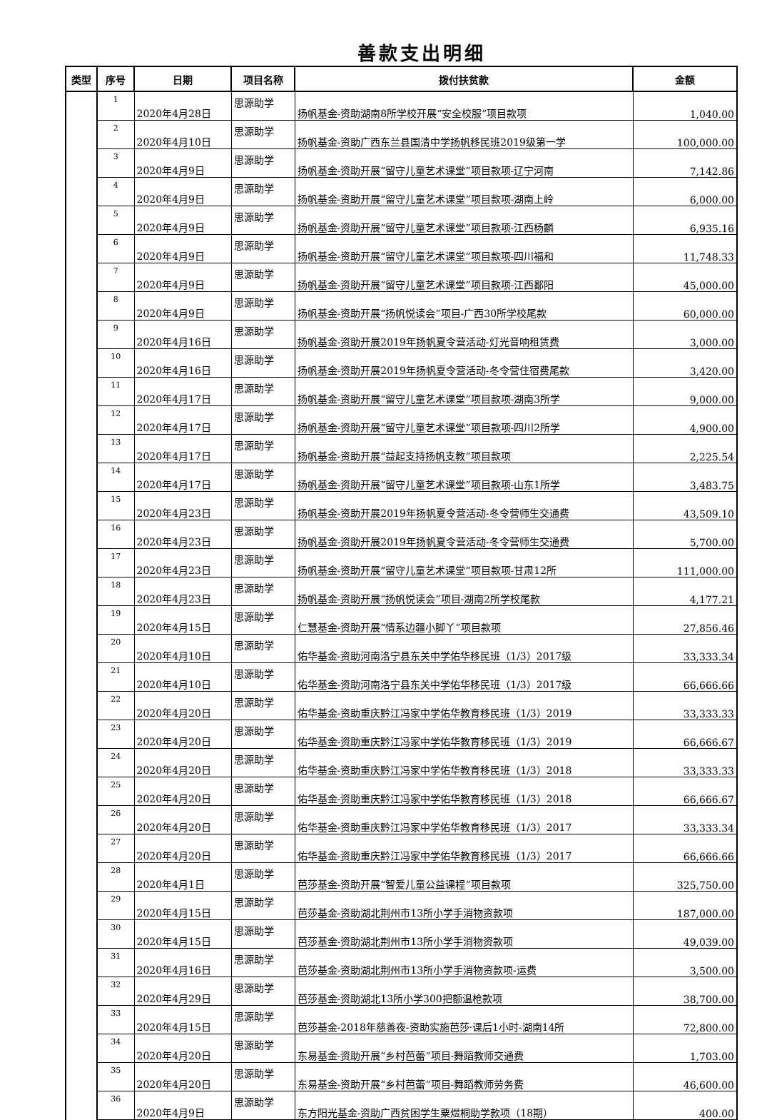善款支出明细
| 类型 | 序号 | 日期 | 项目名称 | 拨付扶贫款 | 金额 |
| --- | --- | --- | --- | --- | --- |
| | 1 | 2020年4月28日 | 思源助学 | 扬帆基金-资助湖南8所学校开展“安全校服”项目款项 | 1,040.00 |
| | 2 | 2020年4月10日 | 思源助学 | 扬帆基金-资助广西东兰县国清中学扬帆移民班2019级第一学 | 100,000.00 |
| | 3 | 2020年4月9日 | 思源助学 | 扬帆基金-资助开展“留守儿童艺术课堂”项目款项-辽宁河南 | 7,142.86 |
| | 4 | 2020年4月9日 | 思源助学 | 扬帆基金-资助开展“留守儿童艺术课堂”项目款项-湖南上岭 | 6,000.00 |
| | 5 | 2020年4月9日 | 思源助学 | 扬帆基金-资助开展“留守儿童艺术课堂”项目款项-江西杨麟 | 6,935.16 |
| | 6 | 2020年4月9日 | 思源助学 | 扬帆基金-资助开展“留守儿童艺术课堂”项目款项-四川福和 | 11,748.33 |
| | 7 | 2020年4月9日 | 思源助学 | 扬帆基金-资助开展“留守儿童艺术课堂”项目款项-江西鄱阳 | 45,000.00 |
| | 8 | 2020年4月9日 | 思源助学 | 扬帆基金-资助开展“扬帆悦读会”项目-广西30所学校尾款 | 60,000.00 |
| | 9 | 2020年4月16日 | 思源助学 | 扬帆基金-资助开展2019年扬帆夏令营活动-灯光音响租赁费 | 3,000.00 |
| | 10 | 2020年4月16日 | 思源助学 | 扬帆基金-资助开展2019年扬帆夏令营活动-冬令营住宿费尾款 | 3,420.00 |
| | 11 | 2020年4月17日 | 思源助学 | 扬帆基金-资助开展“留守儿童艺术课堂”项目款项-湖南3所学 | 9,000.00 |
| | 12 | 2020年4月17日 | 思源助学 | 扬帆基金-资助开展“留守儿童艺术课堂”项目款项-四川2所学 | 4,900.00 |
| | 13 | 2020年4月17日 | 思源助学 | 扬帆基金-资助开展“益起支持扬帆支教”项目款项 | 2,225.54 |
| | 14 | 2020年4月17日 | 思源助学 | 扬帆基金-资助开展“留守儿童艺术课堂”项目款项-山东1所学 | 3,483.75 |
| | 15 | 2020年4月23日 | 思源助学 | 扬帆基金-资助开展2019年扬帆夏令营活动-冬令营师生交通费 | 43,509.10 |
| | 16 | 2020年4月23日 | 思源助学 | 扬帆基金-资助开展2019年扬帆夏令营活动-冬令营师生交通费 | 5,700.00 |
| | 17 | 2020年4月23日 | 思源助学 | 扬帆基金-资助开展“留守儿童艺术课堂”项目款项-甘肃12所 | 111,000.00 |
| | 18 | 2020年4月23日 | 思源助学 | 扬帆基金-资助开展“扬帆悦读会”项目-湖南2所学校尾款 | 4,177.21 |
| | 19 | 2020年4月15日 | 思源助学 | 仁慧基金-资助开展“情系边疆小脚丫”项目款项 | 27,856.46 |
| | 20 | 2020年4月10日 | 思源助学 | 佑华基金-资助河南洛宁县东关中学佑华移民班（1/3）2017级 | 33,333.34 |
| | 21 | 2020年4月10日 | 思源助学 | 佑华基金-资助河南洛宁县东关中学佑华移民班（1/3）2017级 | 66,666.66 |
| | 22 | 2020年4月20日 | 思源助学 | 佑华基金-资助重庆黔江冯家中学佑华教育移民班（1/3）2019 | 33,333.33 |
| | 23 | 2020年4月20日 | 思源助学 | 佑华基金-资助重庆黔江冯家中学佑华教育移民班（1/3）2019 | 66,666.67 |
| | 24 | 2020年4月20日 | 思源助学 | 佑华基金-资助重庆黔江冯家中学佑华教育移民班（1/3）2018 | 33,333.33 |
| | 25 | 2020年4月20日 | 思源助学 | 佑华基金-资助重庆黔江冯家中学佑华教育移民班（1/3）2018 | 66,666.67 |
| | 26 | 2020年4月20日 | 思源助学 | 佑华基金-资助重庆黔江冯家中学佑华教育移民班（1/3）2017 | 33,333.34 |
| | 27 | 2020年4月20日 | 思源助学 | 佑华基金-资助重庆黔江冯家中学佑华教育移民班（1/3）2017 | 66,666.66 |
| | 28 | 2020年4月1日 | 思源助学 | 芭莎基金-资助开展“智爱儿童公益课程”项目款项 | 325,750.00 |
| | 29 | 2020年4月15日 | 思源助学 | 芭莎基金-资助湖北荆州市13所小学手消物资款项 | 187,000.00 |
| | 30 | 2020年4月15日 | 思源助学 | 芭莎基金-资助湖北荆州市13所小学手消物资款项 | 49,039.00 |
| | 31 | 2020年4月16日 | 思源助学 | 芭莎基金-资助湖北荆州市13所小学手消物资款项-运费 | 3,500.00 |
| | 32 | 2020年4月29日 | 思源助学 | 芭莎基金-资助湖北13所小学300把额温枪款项 | 38,700.00 |
| | 33 | 2020年4月15日 | 思源助学 | 芭莎基金-2018年慈善夜-资助实施芭莎·课后1小时-湖南14所 | 72,800.00 |
| | 34 | 2020年4月20日 | 思源助学 | 东易基金-资助开展“乡村芭蕾”项目-舞蹈教师交通费 | 1,703.00 |
| | 35 | 2020年4月20日 | 思源助学 | 东易基金-资助开展“乡村芭蕾”项目-舞蹈教师劳务费 | 46,600.00 |
| | 36 | 2020年4月9日 | 思源助学 | 东方阳光基金-资助广西贫困学生粟煜桐助学款项（18期） | 400.00 |